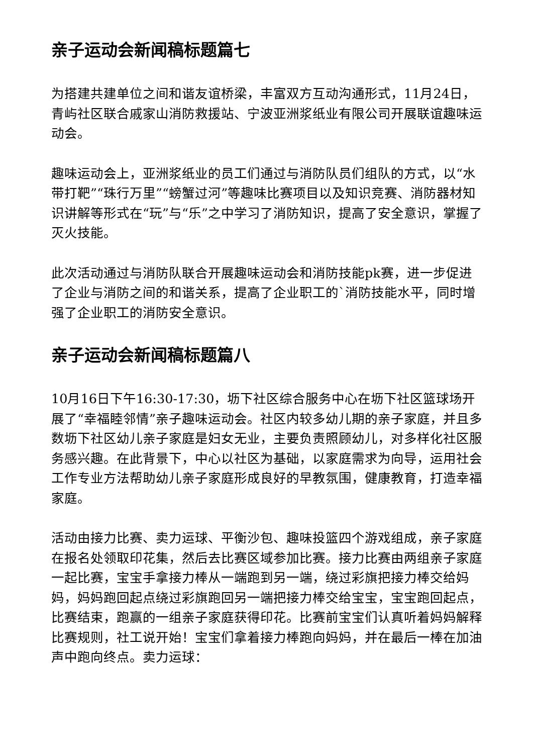亲子运动会新闻稿标题篇七
为搭建共建单位之间和谐友谊桥梁，丰富双方互动沟通形式，11月24日，青屿社区联合戚家山消防救援站、宁波亚洲浆纸业有限公司开展联谊趣味运动会。
趣味运动会上，亚洲浆纸业的员工们通过与消防队员们组队的方式，以“水带打靶”“珠行万里”“螃蟹过河”等趣味比赛项目以及知识竞赛、消防器材知识讲解等形式在“玩”与“乐”之中学习了消防知识，提高了安全意识，掌握了灭火技能。
此次活动通过与消防队联合开展趣味运动会和消防技能pk赛，进一步促进了企业与消防之间的和谐关系，提高了企业职工的`消防技能水平，同时增强了企业职工的消防安全意识。
亲子运动会新闻稿标题篇八
10月16日下午16:30-17:30，坜下社区综合服务中心在坜下社区篮球场开展了“幸福睦邻情”亲子趣味运动会。社区内较多幼儿期的亲子家庭，并且多数坜下社区幼儿亲子家庭是妇女无业，主要负责照顾幼儿，对多样化社区服务感兴趣。在此背景下，中心以社区为基础，以家庭需求为向导，运用社会工作专业方法帮助幼儿亲子家庭形成良好的早教氛围，健康教育，打造幸福家庭。
活动由接力比赛、卖力运球、平衡沙包、趣味投篮四个游戏组成，亲子家庭在报名处领取印花集，然后去比赛区域参加比赛。接力比赛由两组亲子家庭一起比赛，宝宝手拿接力棒从一端跑到另一端，绕过彩旗把接力棒交给妈妈，妈妈跑回起点绕过彩旗跑回另一端把接力棒交给宝宝，宝宝跑回起点，比赛结束，跑赢的一组亲子家庭获得印花。比赛前宝宝们认真听着妈妈解释比赛规则，社工说开始！宝宝们拿着接力棒跑向妈妈，并在最后一棒在加油声中跑向终点。卖力运球：